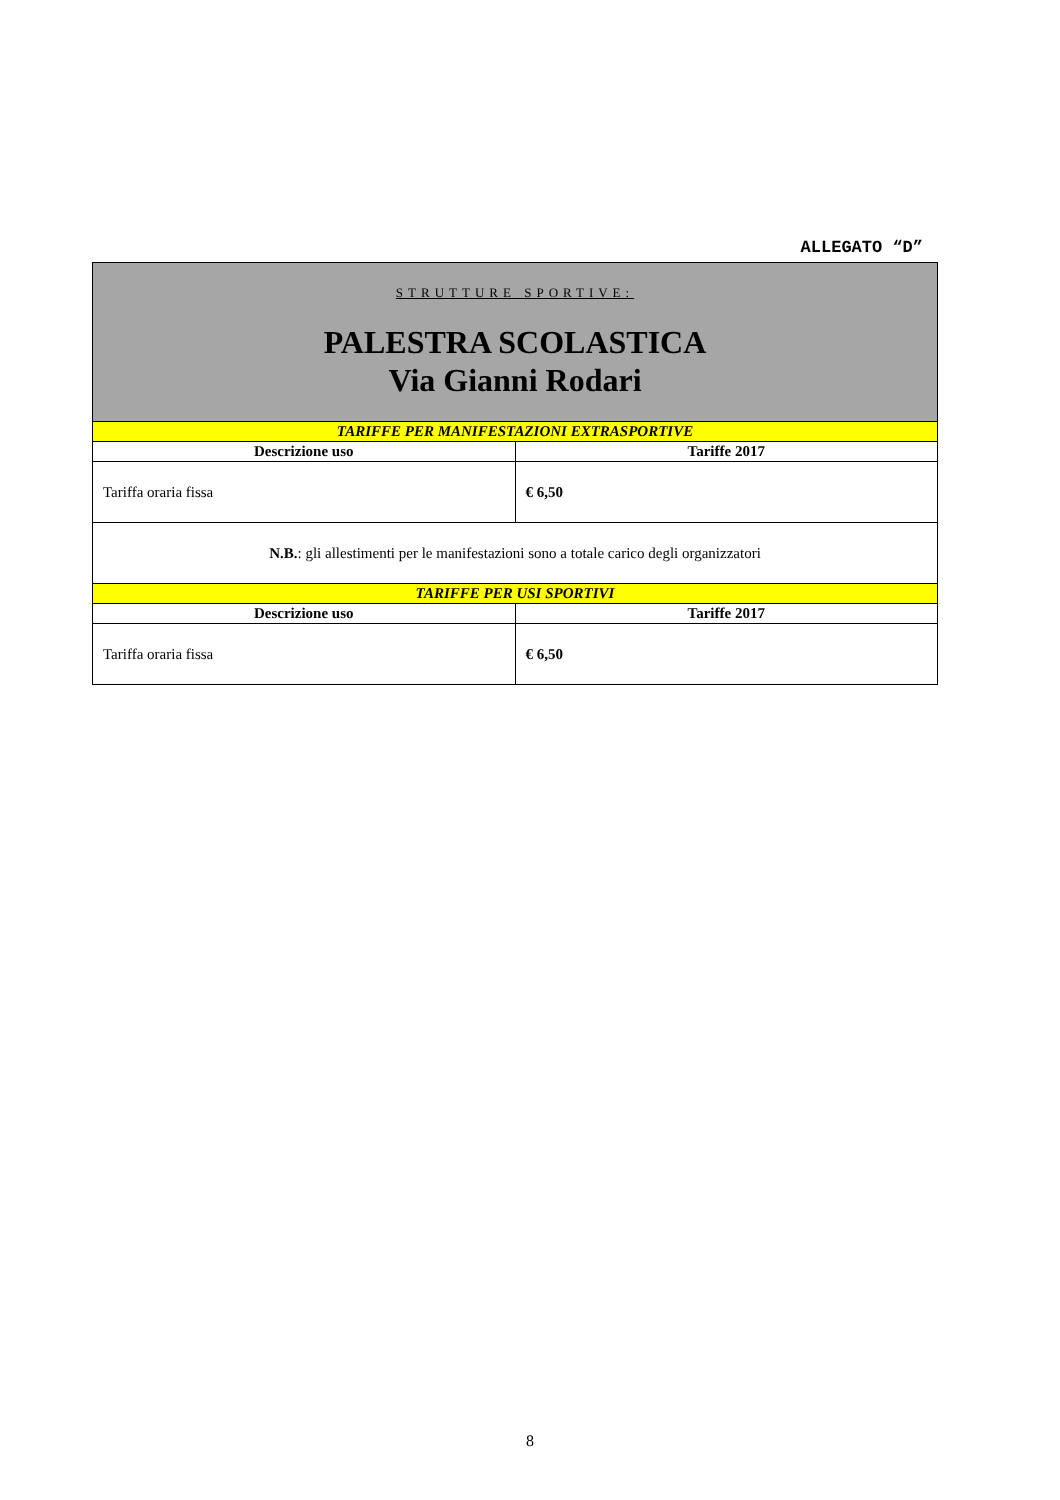ALLEGATO “D”
| STRUTTURE SPORTIVE: PALESTRA SCOLASTICA Via Gianni Rodari | |
| TARIFFE PER MANIFESTAZIONI EXTRASPORTIVE | |
| Descrizione uso | Tariffe 2017 |
| Tariffa oraria fissa | € 6,50 |
| N.B. : gli allestimenti per le manifestazioni sono a totale carico degli organizzatori | |
| TARIFFE PER USI SPORTIVI | |
| Descrizione uso | Tariffe 2017 |
| Tariffa oraria fissa | € 6,50 |
8